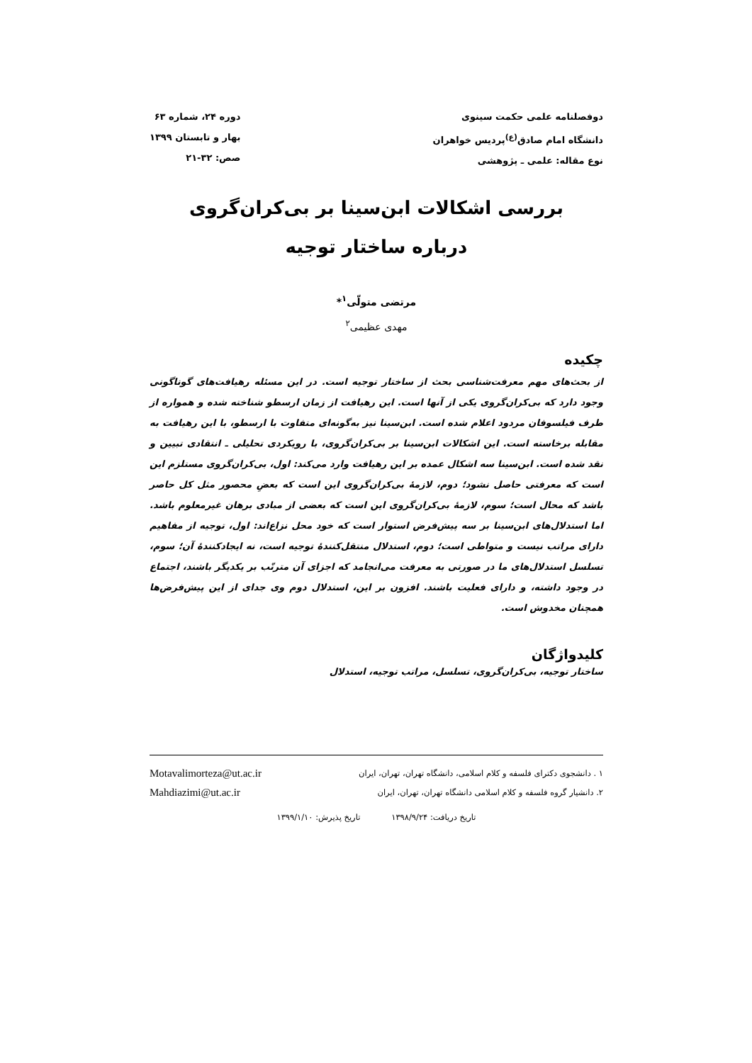دوفصلنامه علمی حکمت سینوی
دانشگاه امام صادق<sup>(ع)</sup>پردیس خواهران
نوع مقاله: علمی ـ پژوهشی
دوره ۲۴، شماره ۶۳
بهار و تابستان ۱۳۹۹
صص: ۳۲-۲۱
بررسی اشکالات ابن‌سینا بر بی‌کران‌گروی
درباره ساختار توجیه
مرتضی متولّی<sup>۱</sup>*
مهدی عظیمی<sup>۲</sup>
چکیده
از بحث‌های مهم معرفت‌شناسی بحث از ساختار توجیه است. در این مسئله رهیافت‌های گوناگونی وجود دارد که بی‌کران‌گروی یکی از آنها است. این رهیافت از زمان ارسطو شناخته شده و همواره از طرف فیلسوفان مردود اعلام شده است. ابن‌سینا نیز به‌گونه‌ای متفاوت با ارسطو، با این رهیافت به مقابله برخاسته است. این اشکالات ابن‌سینا بر بی‌کران‌گروی، با رویکردی تحلیلی ـ انتقادی تبیین و نقد شده است. ابن‌سینا سه اشکال عمده بر این رهیافت وارد می‌کند: اول، بی‌کران‌گروی مستلزم این است که معرفتی حاصل نشود؛ دوم، لازمهٔ بی‌کران‌گروی این است که بعضِ محصور مثل کل حاصر باشد که محال است؛ سوم، لازمهٔ بی‌کران‌گروی این است که بعضی از مبادی برهان غیرمعلوم باشد. اما استدلال‌های ابن‌سینا بر سه پیش‌فرض استوار است که خود محل نزاع‌اند: اول، توجیه از مفاهیم دارای مراتب نیست و متواطی است؛ دوم، استدلال منتقل‌کنندهٔ توجیه است، نه ایجادکنندهٔ آن؛ سوم، تسلسل استدلال‌های ما در صورتی به معرفت می‌انجامد که اجزای آن مترتّب بر یکدیگر باشند، اجتماع در وجود داشته، و دارای فعلیت باشند. افزون بر این، استدلال دوم وی جدای از این پیش‌فرض‌ها همچنان مخدوش است.
کلیدواژگان
ساختار توجیه، بی‌کران‌گروی، تسلسل، مراتب توجیه، استدلال
۱ . دانشجوی دکترای فلسفه و کلام اسلامی، دانشگاه تهران، تهران، ایران
Motavalimorteza@ut.ac.ir
۲. دانشیار گروه فلسفه و کلام اسلامی دانشگاه تهران، تهران، ایران
Mahdiazimi@ut.ac.ir
تاریخ دریافت: ۱۳۹۸/۹/۲۴ تاریخ پذیرش: ۱۳۹۹/۱/۱۰